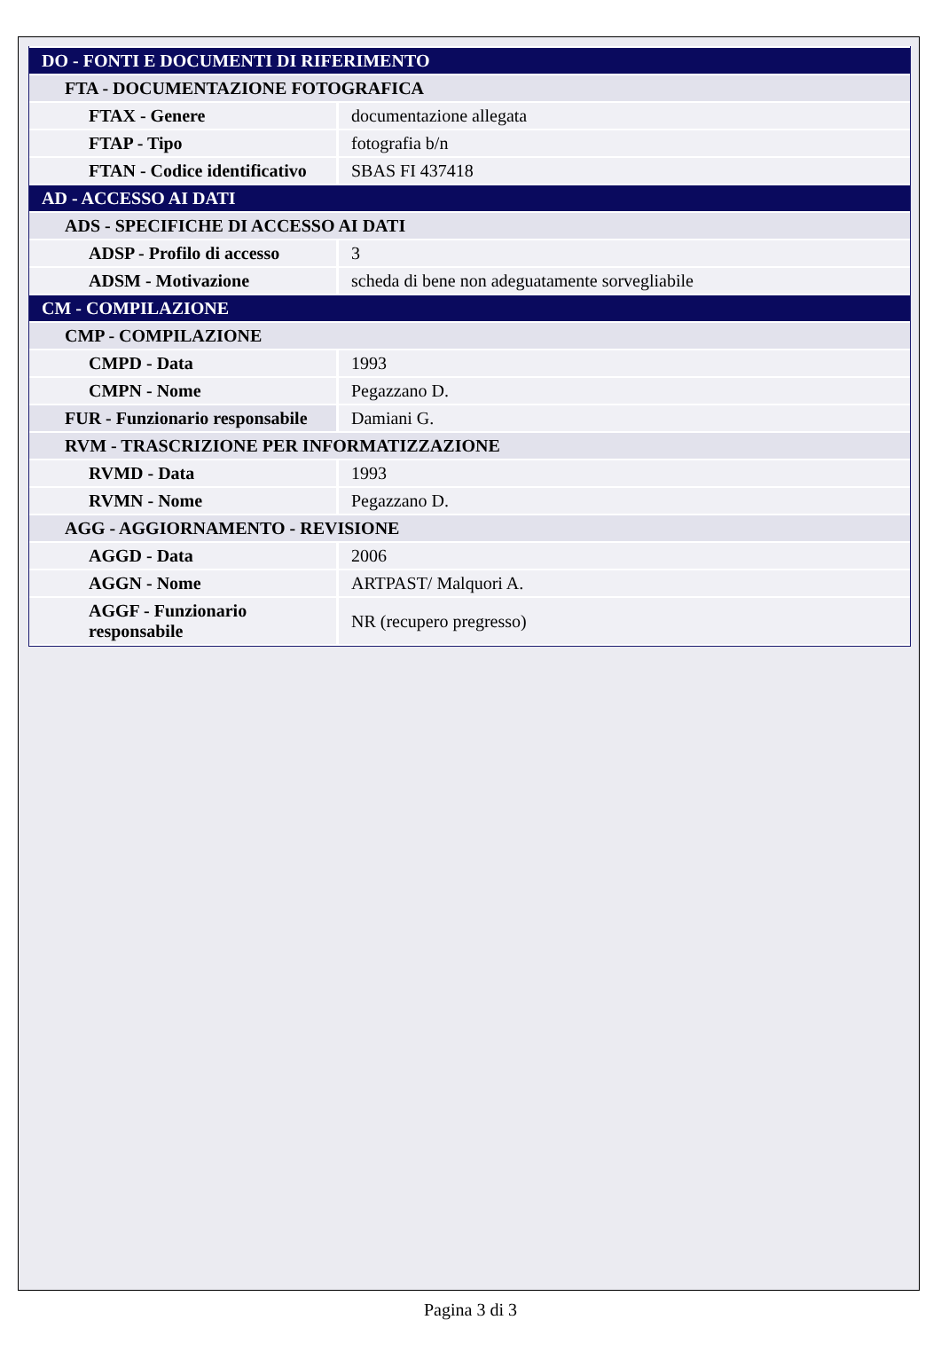| DO - FONTI E DOCUMENTI DI RIFERIMENTO | |
| FTA - DOCUMENTAZIONE FOTOGRAFICA | |
| FTAX - Genere | documentazione allegata |
| FTAP - Tipo | fotografia b/n |
| FTAN - Codice identificativo | SBAS FI 437418 |
| AD - ACCESSO AI DATI | |
| ADS - SPECIFICHE DI ACCESSO AI DATI | |
| ADSP - Profilo di accesso | 3 |
| ADSM - Motivazione | scheda di bene non adeguatamente sorvegliabile |
| CM - COMPILAZIONE | |
| CMP - COMPILAZIONE | |
| CMPD - Data | 1993 |
| CMPN - Nome | Pegazzano D. |
| FUR - Funzionario responsabile | Damiani G. |
| RVM - TRASCRIZIONE PER INFORMATIZZAZIONE | |
| RVMD - Data | 1993 |
| RVMN - Nome | Pegazzano D. |
| AGG - AGGIORNAMENTO - REVISIONE | |
| AGGD - Data | 2006 |
| AGGN - Nome | ARTPAST/ Malquori A. |
| AGGF - Funzionario responsabile | NR (recupero pregresso) |
Pagina 3 di 3